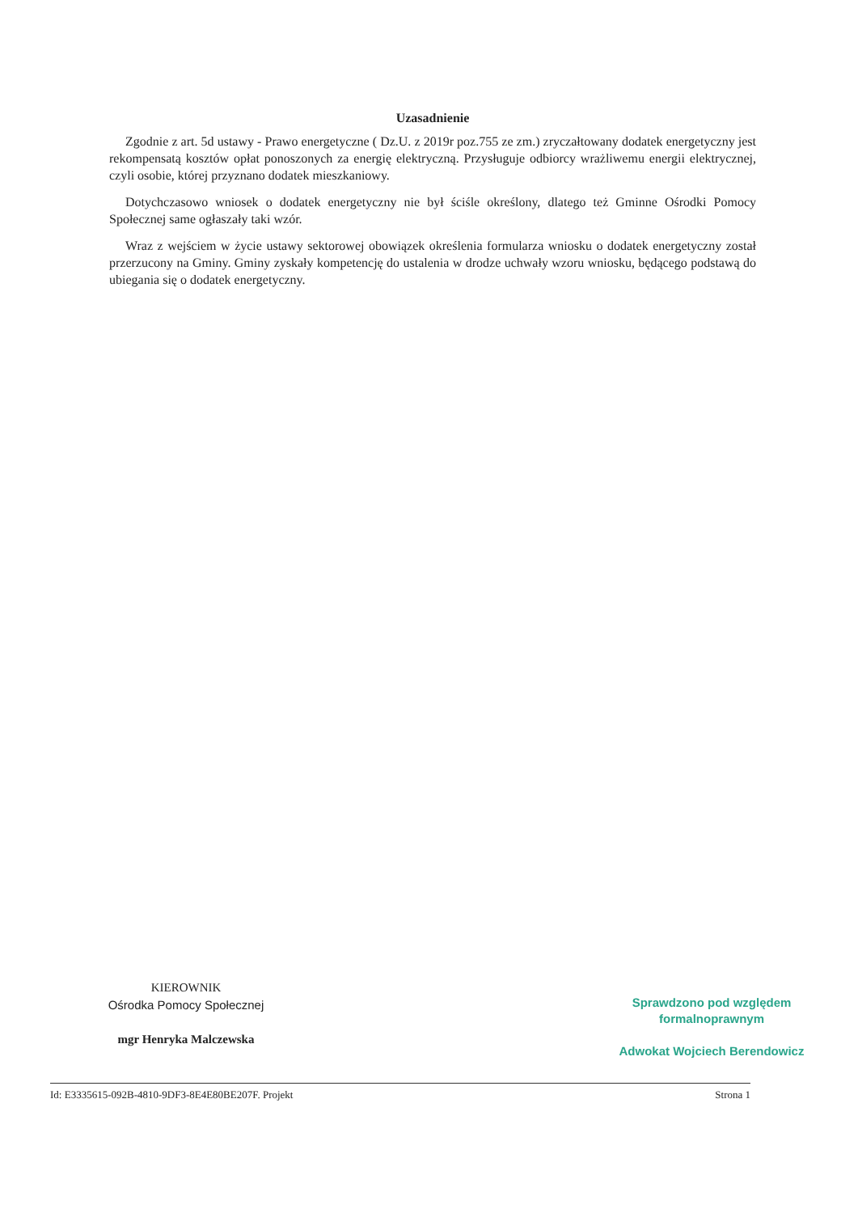Uzasadnienie
Zgodnie z art. 5d ustawy - Prawo energetyczne ( Dz.U. z 2019r poz.755 ze zm.) zryczałtowany dodatek energetyczny jest rekompensatą kosztów opłat ponoszonych za energię elektryczną. Przysługuje odbiorcy wrażliwemu energii elektrycznej, czyli osobie, której przyznano dodatek mieszkaniowy.
Dotychczasowo wniosek o dodatek energetyczny nie był ściśle określony, dlatego też Gminne Ośrodki Pomocy Społecznej same ogłaszały taki wzór.
Wraz z wejściem w życie ustawy sektorowej obowiązek określenia formularza wniosku o dodatek energetyczny został przerzucony na Gminy. Gminy zyskały kompetencję do ustalenia w drodze uchwały wzoru wniosku, będącego podstawą do ubiegania się o dodatek energetyczny.
KIEROWNIK
Ośrodka Pomocy Społecznej
mgr Henryka Malczewska
Sprawdzono pod względem
formalnoprawnym
Adwokat Wojciech Berendowicz
Id: E3335615-092B-4810-9DF3-8E4E80BE207F. Projekt Strona 1